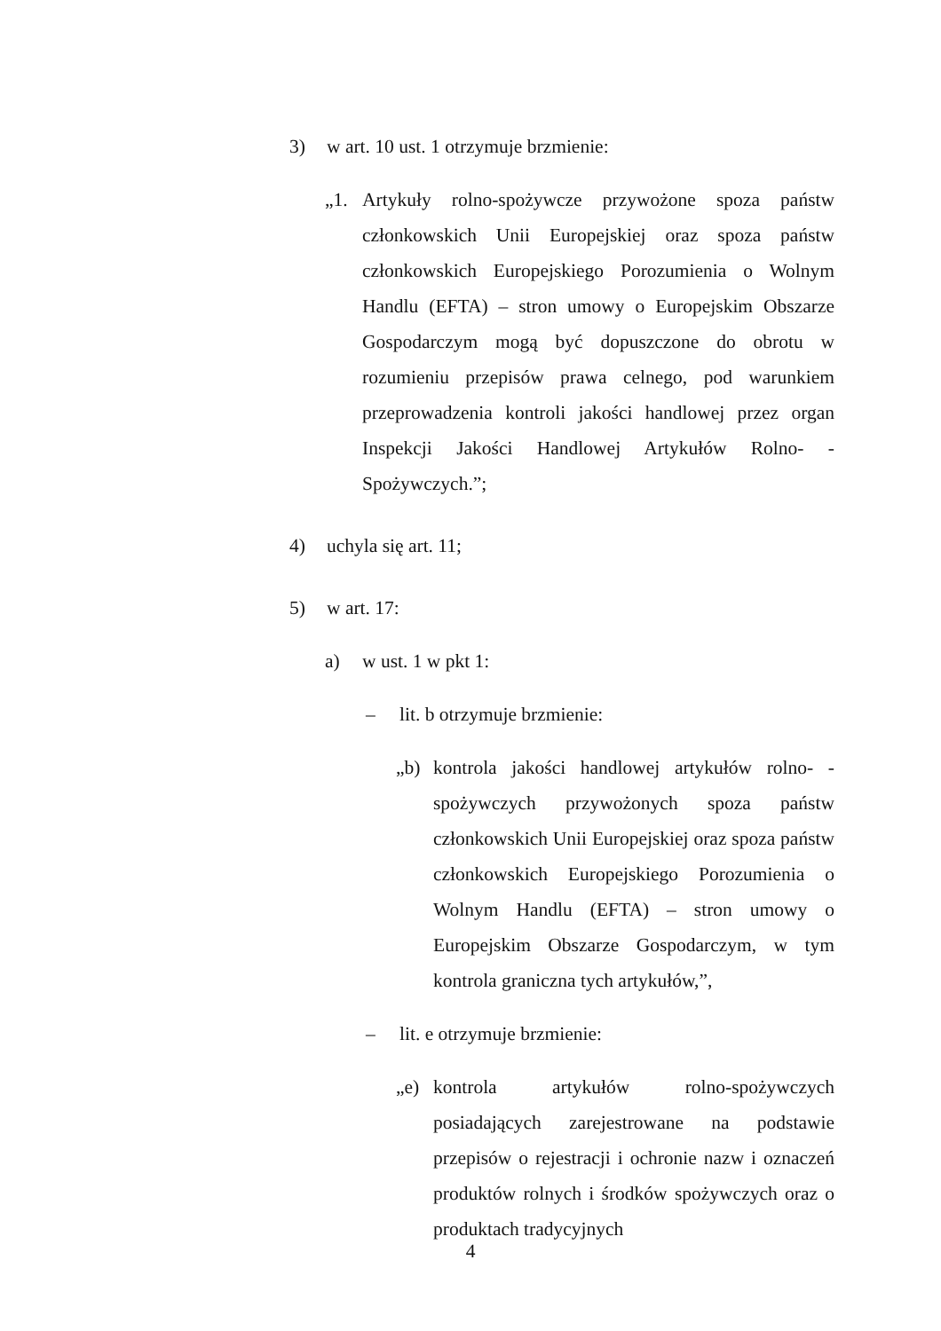3) w art. 10 ust. 1 otrzymuje brzmienie:
„1. Artykuły rolno-spożywcze przywożone spoza państw członkowskich Unii Europejskiej oraz spoza państw członkowskich Europejskiego Porozumienia o Wolnym Handlu (EFTA) – stron umowy o Europejskim Obszarze Gospodarczym mogą być dopuszczone do obrotu w rozumieniu przepisów prawa celnego, pod warunkiem przeprowadzenia kontroli jakości handlowej przez organ Inspekcji Jakości Handlowej Artykułów Rolno- -Spożywczych.”;
4) uchyla się art. 11;
5) w art. 17:
a) w ust. 1 w pkt 1:
– lit. b otrzymuje brzmienie:
„b) kontrola jakości handlowej artykułów rolno- -spożywczych przywożonych spoza państw członkowskich Unii Europejskiej oraz spoza państw członkowskich Europejskiego Porozumienia o Wolnym Handlu (EFTA) – stron umowy o Europejskim Obszarze Gospodarczym, w tym kontrola graniczna tych artykułów,”,
– lit. e otrzymuje brzmienie:
„e) kontrola artykułów rolno-spożywczych posiadających zarejestrowane na podstawie przepisów o rejestracji i ochronie nazw i oznaczeń produktów rolnych i środków spożywczych oraz o produktach tradycyjnych
4